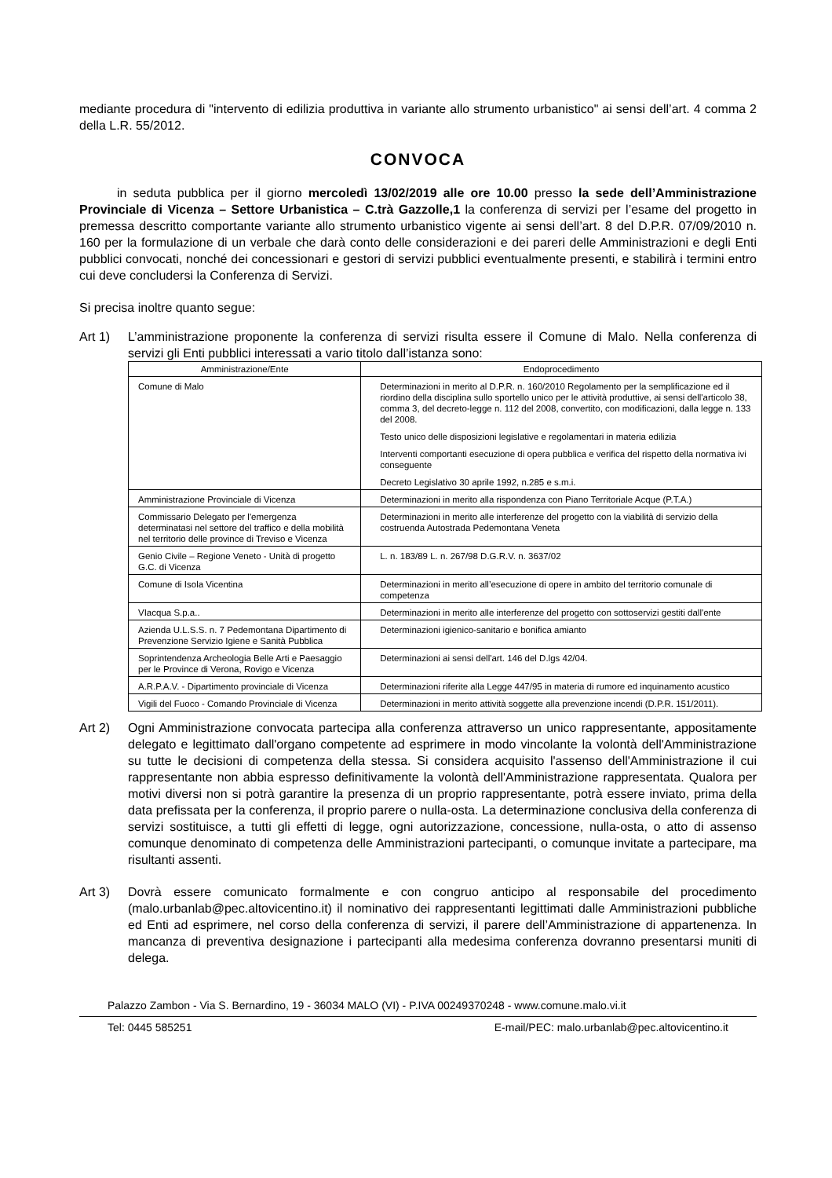mediante procedura di "intervento di edilizia produttiva in variante allo strumento urbanistico" ai sensi dell’art. 4 comma 2 della L.R. 55/2012.
CONVOCA
in seduta pubblica per il giorno mercoledì 13/02/2019 alle ore 10.00 presso la sede dell’Amministrazione Provinciale di Vicenza – Settore Urbanistica – C.trà Gazzolle,1 la conferenza di servizi per l’esame del progetto in premessa descritto comportante variante allo strumento urbanistico vigente ai sensi dell’art. 8 del D.P.R. 07/09/2010 n. 160 per la formulazione di un verbale che darà conto delle considerazioni e dei pareri delle Amministrazioni e degli Enti pubblici convocati, nonché dei concessionari e gestori di servizi pubblici eventualmente presenti, e stabilirà i termini entro cui deve concludersi la Conferenza di Servizi.
Si precisa inoltre quanto segue:
Art 1) L’amministrazione proponente la conferenza di servizi risulta essere il Comune di Malo. Nella conferenza di servizi gli Enti pubblici interessati a vario titolo dall’istanza sono:
| Amministrazione/Ente | Endoprocedimento |
| --- | --- |
| Comune di Malo | Determinazioni in merito al D.P.R. n. 160/2010 Regolamento per la semplificazione ed il riordino della disciplina sullo sportello unico per le attività produttive, ai sensi dell'articolo 38, comma 3, del decreto-legge n. 112 del 2008, convertito, con modificazioni, dalla legge n. 133 del 2008. Testo unico delle disposizioni legislative e regolamentari in materia edilizia Interventi comportanti esecuzione di opera pubblica e verifica del rispetto della normativa ivi conseguente Decreto Legislativo 30 aprile 1992, n.285 e s.m.i. |
| Amministrazione Provinciale di Vicenza | Determinazioni in merito alla rispondenza con Piano Territoriale Acque (P.T.A.) |
| Commissario Delegato per l'emergenza determinatasi nel settore del traffico e della mobilità nel territorio delle province di Treviso e Vicenza | Determinazioni in merito alle interferenze del progetto con la viabilità di servizio della costruenda Autostrada Pedemontana Veneta |
| Genio Civile – Regione Veneto - Unità di progetto G.C. di Vicenza | L. n. 183/89 L. n. 267/98 D.G.R.V. n. 3637/02 |
| Comune di Isola Vicentina | Determinazioni in merito all’esecuzione di opere in ambito del territorio comunale di competenza |
| VIacqua S.p.a.. | Determinazioni in merito alle interferenze del progetto con sottoservizi gestiti dall'ente |
| Azienda U.L.S.S. n. 7 Pedemontana Dipartimento di Prevenzione Servizio Igiene e Sanità Pubblica | Determinazioni igienico-sanitario e bonifica amianto |
| Soprintendenza Archeologia Belle Arti e Paesaggio per le Province di Verona, Rovigo e Vicenza | Determinazioni ai sensi dell'art. 146 del D.lgs 42/04. |
| A.R.P.A.V. - Dipartimento provinciale di Vicenza | Determinazioni riferite alla Legge 447/95 in materia di rumore ed inquinamento acustico |
| Vigili del Fuoco - Comando Provinciale di Vicenza | Determinazioni in merito attività soggette alla prevenzione incendi (D.P.R. 151/2011). |
Art 2) Ogni Amministrazione convocata partecipa alla conferenza attraverso un unico rappresentante, appositamente delegato e legittimato dall'organo competente ad esprimere in modo vincolante la volontà dell'Amministrazione su tutte le decisioni di competenza della stessa. Si considera acquisito l'assenso dell'Amministrazione il cui rappresentante non abbia espresso definitivamente la volontà dell'Amministrazione rappresentata. Qualora per motivi diversi non si potrà garantire la presenza di un proprio rappresentante, potrà essere inviato, prima della data prefissata per la conferenza, il proprio parere o nulla-osta. La determinazione conclusiva della conferenza di servizi sostituisce, a tutti gli effetti di legge, ogni autorizzazione, concessione, nulla-osta, o atto di assenso comunque denominato di competenza delle Amministrazioni partecipanti, o comunque invitate a partecipare, ma risultanti assenti.
Art 3) Dovrà essere comunicato formalmente e con congruo anticipo al responsabile del procedimento (malo.urbanlab@pec.altovicentino.it) il nominativo dei rappresentanti legittimati dalle Amministrazioni pubbliche ed Enti ad esprimere, nel corso della conferenza di servizi, il parere dell’Amministrazione di appartenenza. In mancanza di preventiva designazione i partecipanti alla medesima conferenza dovranno presentarsi muniti di delega.
Palazzo Zambon - Via S. Bernardino, 19 - 36034 MALO (VI) - P.IVA 00249370248 - www.comune.malo.vi.it
Tel: 0445 585251 E-mail/PEC: malo.urbanlab@pec.altovicentino.it